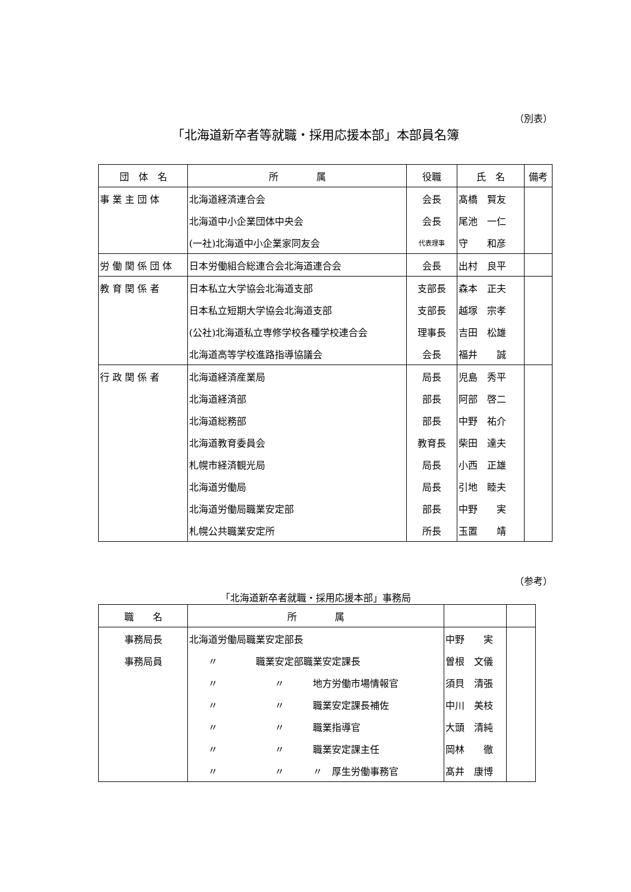（別表）
「北海道新卒者等就職・採用応援本部」本部員名簿
| 団 体 名 | 所 属 | 役職 | 氏 名 | 備考 |
| --- | --- | --- | --- | --- |
| 事 業 主 団 体 | 北海道経済連合会 | 会長 | 髙橋 賢友 | |
| | 北海道中小企業団体中央会 | 会長 | 尾池 一仁 | |
| | (一社)北海道中小企業家同友会 | 代表理事 | 守 和彦 | |
| 労 働 関 係 団 体 | 日本労働組合総連合会北海道連合会 | 会長 | 出村 良平 | |
| 教 育 関 係 者 | 日本私立大学協会北海道支部 | 支部長 | 森本 正夫 | |
| | 日本私立短期大学協会北海道支部 | 支部長 | 越塚 宗孝 | |
| | (公社)北海道私立専修学校各種学校連合会 | 理事長 | 吉田 松雄 | |
| | 北海道高等学校進路指導協議会 | 会長 | 福井 誠 | |
| 行 政 関 係 者 | 北海道経済産業局 | 局長 | 児島 秀平 | |
| | 北海道経済部 | 部長 | 阿部 啓二 | |
| | 北海道総務部 | 部長 | 中野 祐介 | |
| | 北海道教育委員会 | 教育長 | 柴田 達夫 | |
| | 札幌市経済観光局 | 局長 | 小西 正雄 | |
| | 北海道労働局 | 局長 | 引地 睦夫 | |
| | 北海道労働局職業安定部 | 部長 | 中野 実 | |
| | 札幌公共職業安定所 | 所長 | 玉置 靖 | |
（参考）
「北海道新卒者就職・採用応援本部」事務局
| 職 名 | 所 属 | | |
| --- | --- | --- | --- |
| 事務局長 | 北海道労働局職業安定部長 | 中野 実 | |
| 事務局員 | 〃 職業安定部職業安定課長 | 曽根 文儀 | |
| | 〃 〃 地方労働市場情報官 | 須貝 清張 | |
| | 〃 〃 職業安定課長補佐 | 中川 美枝 | |
| | 〃 〃 職業指導官 | 大頭 清純 | |
| | 〃 〃 職業安定課主任 | 岡林 徹 | |
| | 〃 〃 〃 厚生労働事務官 | 髙井 康博 | |